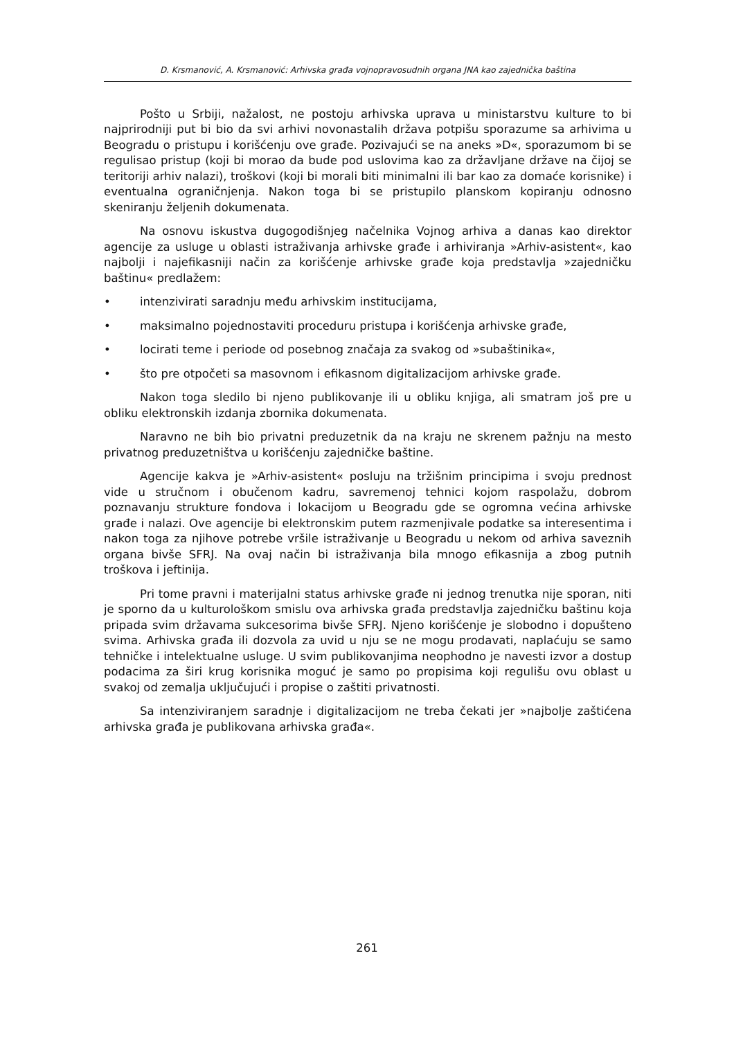D. Krsmanović, A. Krsmanović: Arhivska građa vojnopravosudnih organa JNA kao zajednička baština
Pošto u Srbiji, nažalost, ne postoju arhivska uprava u ministarstvu kulture to bi najprirodniji put bi bio da svi arhivi novonastalih država potpišu sporazume sa arhivima u Beogradu o pristupu i korišćenju ove građe. Pozivajući se na aneks »D«, sporazumom bi se regulisao pristup (koji bi morao da bude pod uslovima kao za državljane države na čijoj se teritoriji arhiv nalazi), troškovi (koji bi morali biti minimalni ili bar kao za domaće korisnike) i eventualna ograničnjenja. Nakon toga bi se pristupilo planskom kopiranju odnosno skeniranju željenih dokumenata.
Na osnovu iskustva dugogodišnjeg načelnika Vojnog arhiva a danas kao direktor agencije za usluge u oblasti istraživanja arhivske građe i arhiviranja »Arhiv-asistent«, kao najbolji i najefikasniji način za korišćenje arhivske građe koja predstavlja »zajedničku baštinu« predlažem:
• intenzivirati saradnju među arhivskim institucijama,
• maksimalno pojednostaviti proceduru pristupa i korišćenja arhivske građe,
• locirati teme i periode od posebnog značaja za svakog od »subaštinika«,
• što pre otpočeti sa masovnom i efikasnom digitalizacijom arhivske građe.
Nakon toga sledilo bi njeno publikovanje ili u obliku knjiga, ali smatram još pre u obliku elektronskih izdanja zbornika dokumenata.
Naravno ne bih bio privatni preduzetnik da na kraju ne skrenem pažnju na mesto privatnog preduzetništva u korišćenju zajedničke baštine.
Agencije kakva je »Arhiv-asistent« posluju na tržišnim principima i svoju prednost vide u stručnom i obučenom kadru, savremenoj tehnici kojom raspolažu, dobrom poznavanju strukture fondova i lokacijom u Beogradu gde se ogromna većina arhivske građe i nalazi. Ove agencije bi elektronskim putem razmenjivale podatke sa interesentima i nakon toga za njihove potrebe vršile istraživanje u Beogradu u nekom od arhiva saveznih organa bivše SFRJ. Na ovaj način bi istraživanja bila mnogo efikasnija a zbog putnih troškova i jeftinija.
Pri tome pravni i materijalni status arhivske građe ni jednog trenutka nije sporan, niti je sporno da u kulturološkom smislu ova arhivska građa predstavlja zajedničku baštinu koja pripada svim državama sukcesorima bivše SFRJ. Njeno korišćenje je slobodno i dopušteno svima. Arhivska građa ili dozvola za uvid u nju se ne mogu prodavati, naplaćuju se samo tehničke i intelektualne usluge. U svim publikovanjima neophodno je navesti izvor a dostup podacima za širi krug korisnika moguć je samo po propisima koji regulišu ovu oblast u svakoj od zemalja uključujući i propise o zaštiti privatnosti.
Sa intenziviranjem saradnje i digitalizacijom ne treba čekati jer »najbolje zaštićena arhivska građa je publikovana arhivska građa«.
261